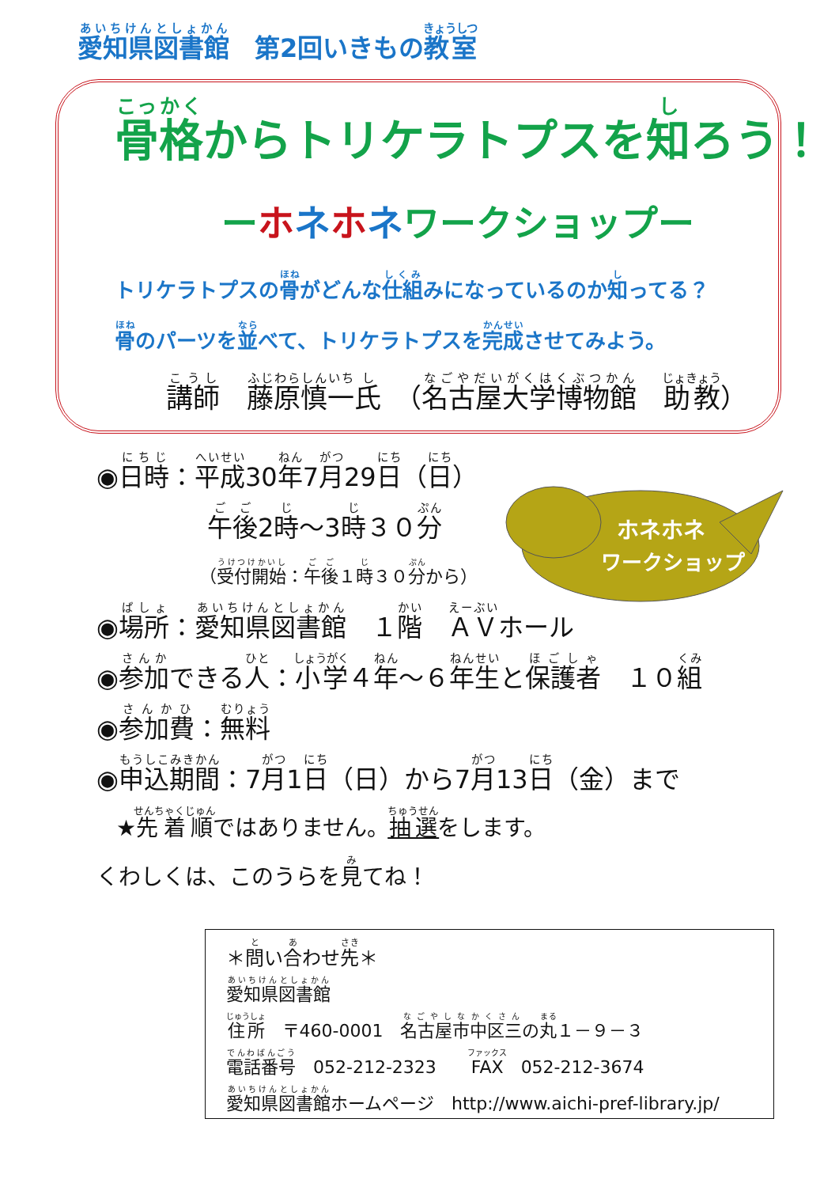愛知県図書館　第2回いきもの教室
骨格からトリケラトプスを知ろう！
ーホネホネワークショップー
トリケラトプスの骨がどんな仕組みになっているのか知ってる？
骨のパーツを並べて、トリケラトプスを完成させてみよう。
講師　藤原慎一氏　（名古屋大学博物館　助教）
ホネホネ
ワークショップ
◉日時：平成30年7月29日（日）
午後2時～3時３０分
（受付開始：午後１時３０分から）
◉場所：愛知県図書館　１階　ＡＶホール
◉参加できる人：小学４年～６年生と保護者　１０組
◉参加費：無料
◉申込期間：7月1日（日）から7月13日（金）まで
★先着順ではありません。抽選をします。
くわしくは、このうらを見てね！
＊問い合わせ先＊
愛知県図書館
住所　〒460-0001　名古屋市中区三の丸１－９－３
電話番号　052-212-2323　　FAX　052-212-3674
愛知県図書館ホームページ　http://www.aichi-pref-library.jp/